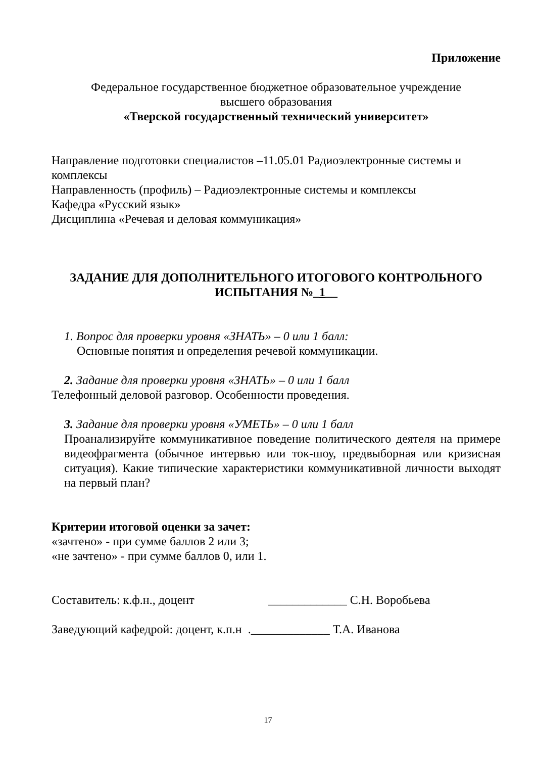Приложение
Федеральное государственное бюджетное образовательное учреждение
высшего образования
«Тверской государственный технический университет»
Направление подготовки специалистов –11.05.01 Радиоэлектронные системы и комплексы
Направленность (профиль) – Радиоэлектронные системы и комплексы
Кафедра «Русский язык»
Дисциплина «Речевая и деловая коммуникация»
ЗАДАНИЕ ДЛЯ ДОПОЛНИТЕЛЬНОГО ИТОГОВОГО КОНТРОЛЬНОГО
ИСПЫТАНИЯ №_1__
1. Вопрос для проверки уровня «ЗНАТЬ» – 0 или 1 балл:
Основные понятия и определения речевой коммуникации.
2. Задание для проверки уровня «ЗНАТЬ» – 0 или 1 балл
Телефонный деловой разговор. Особенности проведения.
3. Задание для проверки уровня «УМЕТЬ» – 0 или 1 балл
Проанализируйте коммуникативное поведение политического деятеля на примере видеофрагмента (обычное интервью или ток-шоу, предвыборная или кризисная ситуация). Какие типические характеристики коммуникативной личности выходят на первый план?
Критерии итоговой оценки за зачет:
«зачтено» - при сумме баллов 2 или 3;
«не зачтено» - при сумме баллов 0, или 1.
Составитель: к.ф.н., доцент _____________ С.Н. Воробьева
Заведующий кафедрой: доцент, к.п.н ._____________ Т.А. Иванова
17